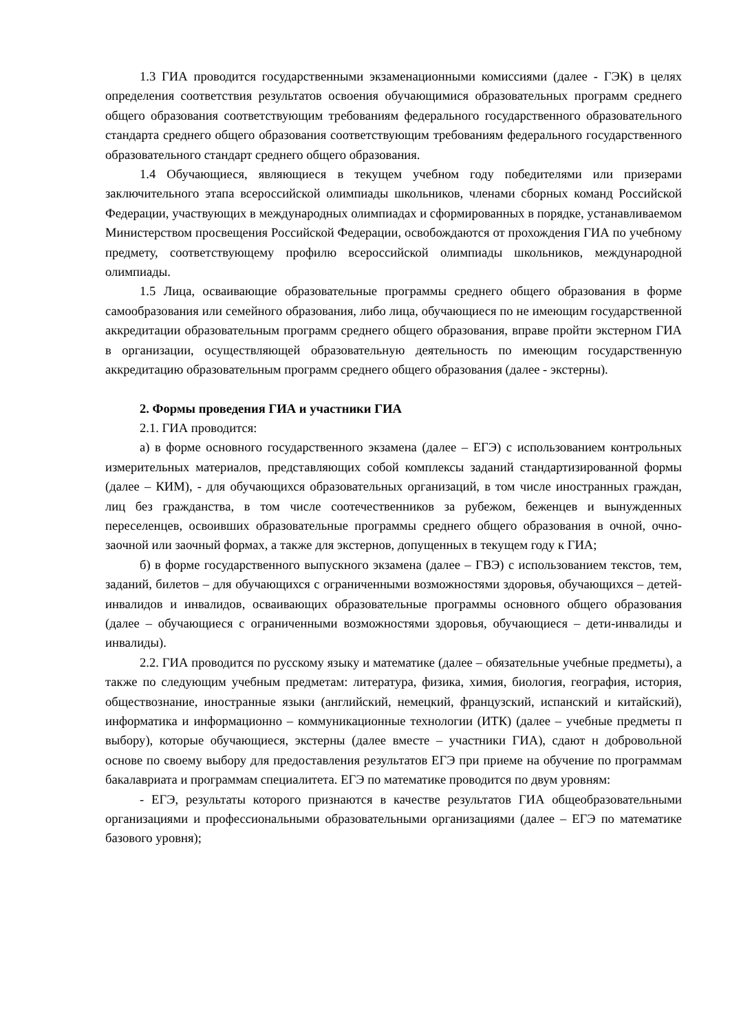1.3 ГИА проводится государственными экзаменационными комиссиями (далее - ГЭК) в целях определения соответствия результатов освоения обучающимися образовательных программ среднего общего образования соответствующим требованиям федерального государственного образовательного стандарта среднего общего образования соответствующим требованиям федерального государственного образовательного стандарт среднего общего образования.
1.4 Обучающиеся, являющиеся в текущем учебном году победителями или призерами заключительного этапа всероссийской олимпиады школьников, членами сборных команд Российской Федерации, участвующих в международных олимпиадах и сформированных в порядке, устанавливаемом Министерством просвещения Российской Федерации, освобождаются от прохождения ГИА по учебному предмету, соответствующему профилю всероссийской олимпиады школьников, международной олимпиады.
1.5 Лица, осваивающие образовательные программы среднего общего образования в форме самообразования или семейного образования, либо лица, обучающиеся по не имеющим государственной аккредитации образовательным программ среднего общего образования, вправе пройти экстерном ГИА в организации, осуществляющей образовательную деятельность по имеющим государственную аккредитацию образовательным программ среднего общего образования (далее - экстерны).
2. Формы проведения ГИА и участники ГИА
2.1. ГИА проводится:
а) в форме основного государственного экзамена (далее – ЕГЭ) с использованием контрольных измерительных материалов, представляющих собой комплексы заданий стандартизированной формы (далее – КИМ), - для обучающихся образовательных организаций, в том числе иностранных граждан, лиц без гражданства, в том числе соотечественников за рубежом, беженцев и вынужденных переселенцев, освоивших образовательные программы среднего общего образования в очной, очно-заочной или заочный формах, а также для экстернов, допущенных в текущем году к ГИА;
б) в форме государственного выпускного экзамена (далее – ГВЭ) с использованием текстов, тем, заданий, билетов – для обучающихся с ограниченными возможностями здоровья, обучающихся – детей-инвалидов и инвалидов, осваивающих образовательные программы основного общего образования (далее – обучающиеся с ограниченными возможностями здоровья, обучающиеся – дети-инвалиды и инвалиды).
2.2. ГИА проводится по русскому языку и математике (далее – обязательные учебные предметы), а также по следующим учебным предметам: литература, физика, химия, биология, география, история, обществознание, иностранные языки (английский, немецкий, французский, испанский и китайский), информатика и информационно – коммуникационные технологии (ИТК) (далее – учебные предметы п выбору), которые обучающиеся, экстерны (далее вместе – участники ГИА), сдают н добровольной основе по своему выбору для предоставления результатов ЕГЭ при приеме на обучение по программам бакалавриата и программам специалитета. ЕГЭ по математике проводится по двум уровням:
- ЕГЭ, результаты которого признаются в качестве результатов ГИА общеобразовательными организациями и профессиональными образовательными организациями (далее – ЕГЭ по математике базового уровня);